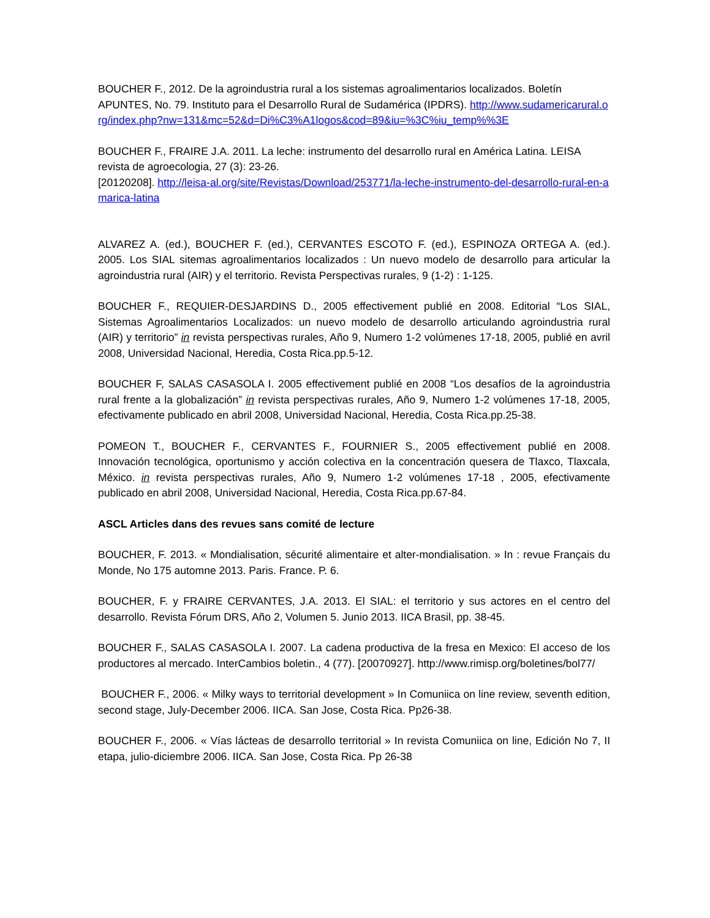BOUCHER F., 2012. De la agroindustria rural a los sistemas agroalimentarios localizados. Boletín APUNTES, No. 79. Instituto para el Desarrollo Rural de Sudamérica (IPDRS). http://www.sudamericarural.org/index.php?nw=131&mc=52&d=Di%C3%A1logos&cod=89&iu=%3C%iu_temp%%3E
BOUCHER F., FRAIRE J.A. 2011. La leche: instrumento del desarrollo rural en América Latina. LEISA revista de agroecologia, 27 (3): 23-26.
[20120208]. http://leisa-al.org/site/Revistas/Download/253771/la-leche-instrumento-del-desarrollo-rural-en-amarica-latina
ALVAREZ A. (ed.), BOUCHER F. (ed.), CERVANTES ESCOTO F. (ed.), ESPINOZA ORTEGA A. (ed.). 2005. Los SIAL sitemas agroalimentarios localizados : Un nuevo modelo de desarrollo para articular la agroindustria rural (AIR) y el territorio. Revista Perspectivas rurales, 9 (1-2) : 1-125.
BOUCHER F., REQUIER-DESJARDINS D., 2005 effectivement publié en 2008. Editorial “Los SIAL, Sistemas Agroalimentarios Localizados: un nuevo modelo de desarrollo articulando agroindustria rural (AIR) y territorio” in revista perspectivas rurales, Año 9, Numero 1-2 volúmenes 17-18, 2005, publié en avril 2008, Universidad Nacional, Heredia, Costa Rica.pp.5-12.
BOUCHER F, SALAS CASASOLA I. 2005 effectivement publié en 2008 “Los desafíos de la agroindustria rural frente a la globalización” in revista perspectivas rurales, Año 9, Numero 1-2 volúmenes 17-18, 2005, efectivamente publicado en abril 2008, Universidad Nacional, Heredia, Costa Rica.pp.25-38.
POMEON T., BOUCHER F., CERVANTES F., FOURNIER S., 2005 effectivement publié en 2008. Innovación tecnológica, oportunismo y acción colectiva en la concentración quesera de Tlaxco, Tlaxcala, México. in revista perspectivas rurales, Año 9, Numero 1-2 volúmenes 17-18 , 2005, efectivamente publicado en abril 2008, Universidad Nacional, Heredia, Costa Rica.pp.67-84.
ASCL Articles dans des revues sans comité de lecture
BOUCHER, F. 2013. « Mondialisation, sécurité alimentaire et alter-mondialisation. » In : revue Français du Monde, No 175 automne 2013. Paris. France. P. 6.
BOUCHER, F. y FRAIRE CERVANTES, J.A. 2013. El SIAL: el territorio y sus actores en el centro del desarrollo. Revista Fórum DRS, Año 2, Volumen 5. Junio 2013. IICA Brasil, pp. 38-45.
BOUCHER F., SALAS CASASOLA I. 2007. La cadena productiva de la fresa en Mexico: El acceso de los productores al mercado. InterCambios boletin., 4 (77). [20070927]. http://www.rimisp.org/boletines/bol77/
BOUCHER F., 2006. « Milky ways to territorial development » In Comuniica on line review, seventh edition, second stage, July-December 2006. IICA. San Jose, Costa Rica. Pp26-38.
BOUCHER F., 2006. « Vías lácteas de desarrollo territorial » In revista Comuniica on line, Edición No 7, II etapa, julio-diciembre 2006. IICA. San Jose, Costa Rica. Pp 26-38